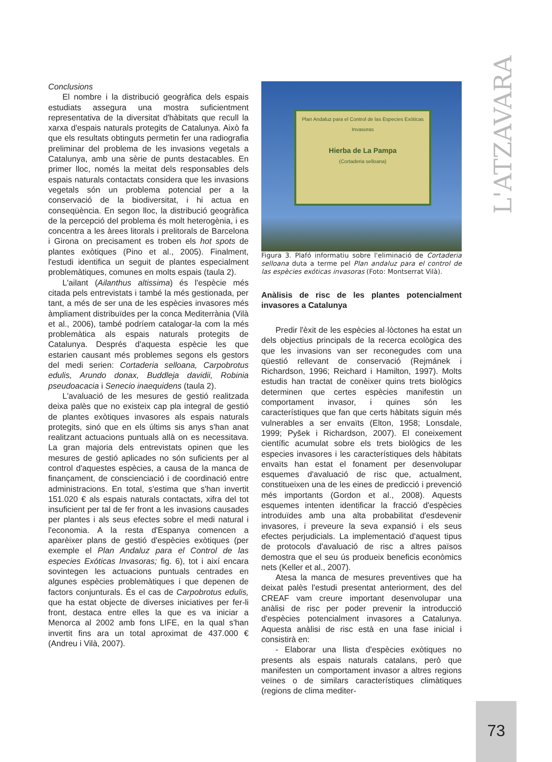Conclusions
El nombre i la distribució geogràfica dels espais estudiats assegura una mostra suficientment representativa de la diversitat d'hàbitats que recull la xarxa d'espais naturals protegits de Catalunya. Això fa que els resultats obtinguts permetin fer una radiografia preliminar del problema de les invasions vegetals a Catalunya, amb una sèrie de punts destacables. En primer lloc, només la meitat dels responsables dels espais naturals contactats considera que les invasions vegetals són un problema potencial per a la conservació de la biodiversitat, i hi actua en conseqüència. En segon lloc, la distribució geogràfica de la percepció del problema és molt heterogènia, i es concentra a les àrees litorals i prelitorals de Barcelona i Girona on precisament es troben els hot spots de plantes exòtiques (Pino et al., 2005). Finalment, l'estudi identifica un seguit de plantes especialment problemàtiques, comunes en molts espais (taula 2).
L'ailant (Ailanthus altissima) és l'espècie més citada pels entrevistats i també la més gestionada, per tant, a més de ser una de les espècies invasores més àmpliament distribuïdes per la conca Mediterrània (Vilà et al., 2006), també podríem catalogar-la com la més problemàtica als espais naturals protegits de Catalunya. Després d'aquesta espècie les que estarien causant més problemes segons els gestors del medi serien: Cortaderia selloana, Carpobrotus edulis, Arundo donax, Buddleja davidii, Robinia pseudoacacia i Senecio inaequidens (taula 2).
L'avaluació de les mesures de gestió realitzada deixa palès que no existeix cap pla integral de gestió de plantes exòtiques invasores als espais naturals protegits, sinó que en els últims sis anys s'han anat realitzant actuacions puntuals allà on es necessitava. La gran majoria dels entrevistats opinen que les mesures de gestió aplicades no són suficients per al control d'aquestes espècies, a causa de la manca de finançament, de conscienciació i de coordinació entre administracions. En total, s'estima que s'han invertit 151.020 € als espais naturals contactats, xifra del tot insuficient per tal de fer front a les invasions causades per plantes i als seus efectes sobre el medi natural i l'economia. A la resta d'Espanya comencen a aparèixer plans de gestió d'espècies exòtiques (per exemple el Plan Andaluz para el Control de las especies Exóticas Invasoras; fig. 6), tot i així encara sovintegen les actuacions puntuals centrades en algunes espècies problemàtiques i que depenen de factors conjunturals. És el cas de Carpobrotus edulis, que ha estat objecte de diverses iniciatives per fer-li front, destaca entre elles la que es va iniciar a Menorca al 2002 amb fons LIFE, en la qual s'han invertit fins ara un total aproximat de 437.000 € (Andreu i Vilà, 2007).
Plan Andaluz para el Control de las Especies Exóticas Invasoras
Hierba de La Pampa
(Cortaderia selloana)
Figura 3. Plafó informatiu sobre l'eliminació de Cortaderia selloana duta a terme pel Plan andaluz para el control de las espècies exóticas invasoras (Foto: Montserrat Vilà).
Anàlisis de risc de les plantes potencialment invasores a Catalunya
Predir l'èxit de les espècies al·lòctones ha estat un dels objectius principals de la recerca ecològica des que les invasions van ser reconegudes com una qüestió rellevant de conservació (Rejmánek i Richardson, 1996; Reichard i Hamilton, 1997). Molts estudis han tractat de conèixer quins trets biològics determinen que certes espècies manifestin un comportament invasor, i quines són les característiques que fan que certs hàbitats siguin més vulnerables a ser envaïts (Elton, 1958; Lonsdale, 1999; Pyšek i Richardson, 2007). El coneixement científic acumulat sobre els trets biològics de les especies invasores i les característiques dels hàbitats envaïts han estat el fonament per desenvolupar esquemes d'avaluació de risc que, actualment, constitueixen una de les eines de predicció i prevenció més importants (Gordon et al., 2008). Aquests esquemes intenten identificar la fracció d'espècies introduïdes amb una alta probabilitat d'esdevenir invasores, i preveure la seva expansió i els seus efectes perjudicials. La implementació d'aquest tipus de protocols d'avaluació de risc a altres països demostra que el seu ús produeix beneficis econòmics nets (Keller et al., 2007).
Atesa la manca de mesures preventives que ha deixat palès l'estudi presentat anteriorment, des del CREAF vam creure important desenvolupar una anàlisi de risc per poder prevenir la introducció d'espècies potencialment invasores a Catalunya. Aquesta anàlisi de risc està en una fase inicial i consistirà en:
- Elaborar una llista d'espècies exòtiques no presents als espais naturals catalans, però que manifesten un comportament invasor a altres regions veïnes o de similars característiques climàtiques (regions de clima mediter-
L'ATZAVARA
73